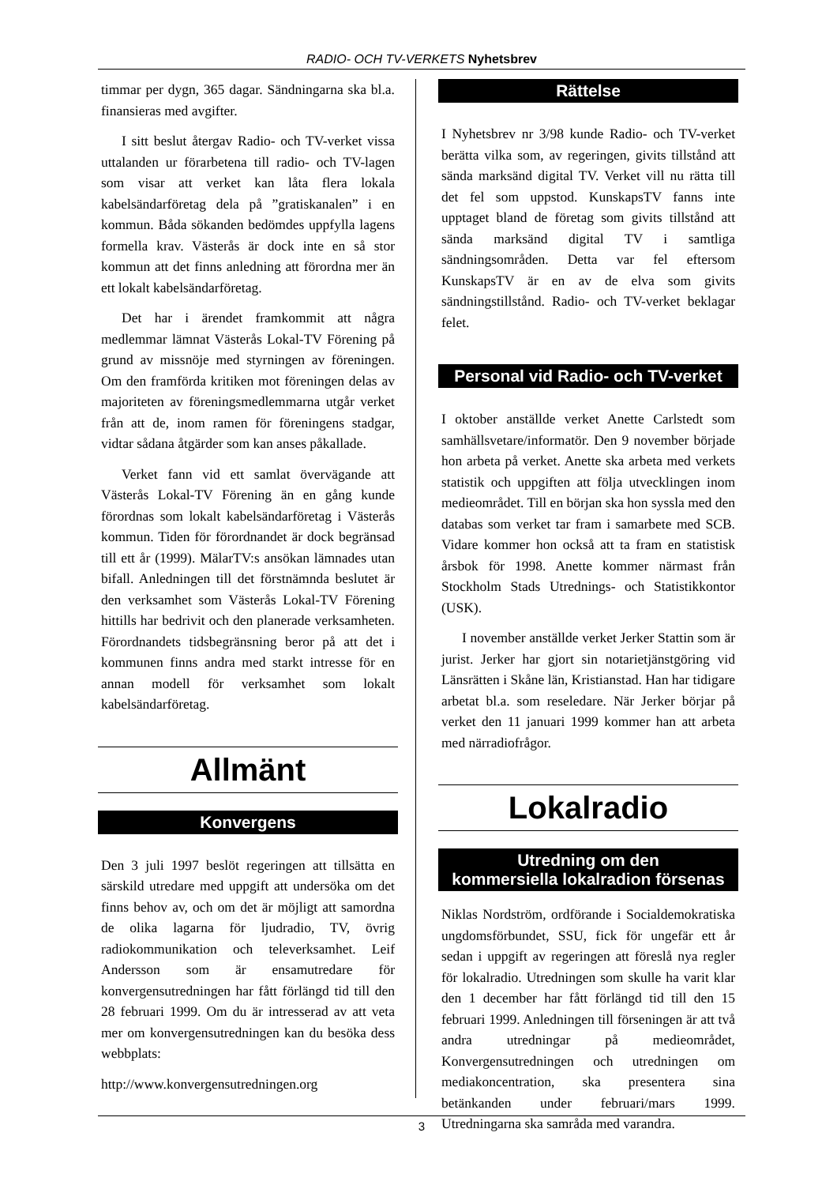RADIO- OCH TV-VERKETS Nyhetsbrev
timmar per dygn, 365 dagar. Sändningarna ska bl.a. finansieras med avgifter.
I sitt beslut återgav Radio- och TV-verket vissa uttalanden ur förarbetena till radio- och TV-lagen som visar att verket kan låta flera lokala kabelsändarföretag dela på ”gratiskanalen” i en kommun. Båda sökanden bedömdes uppfylla lagens formella krav. Västerås är dock inte en så stor kommun att det finns anledning att förordna mer än ett lokalt kabelsändarföretag.
Det har i ärendet framkommit att några medlemmar lämnat Västerås Lokal-TV Förening på grund av missnöje med styrningen av föreningen. Om den framförda kritiken mot föreningen delas av majoriteten av föreningsmedlemmarna utgår verket från att de, inom ramen för föreningens stadgar, vidtar sådana åtgärder som kan anses påkallade.
Verket fann vid ett samlat övervägande att Västerås Lokal-TV Förening än en gång kunde förordnas som lokalt kabelsändarföretag i Västerås kommun. Tiden för förordnandet är dock begränsad till ett år (1999). MälarTV:s ansökan lämnades utan bifall. Anledningen till det förstnämnda beslutet är den verksamhet som Västerås Lokal-TV Förening hittills har bedrivit och den planerade verksamheten. Förordnandets tidsbegränsning beror på att det i kommunen finns andra med starkt intresse för en annan modell för verksamhet som lokalt kabelsändarföretag.
Allmänt
Konvergens
Den 3 juli 1997 beslöt regeringen att tillsätta en särskild utredare med uppgift att undersöka om det finns behov av, och om det är möjligt att samordna de olika lagarna för ljudradio, TV, övrig radiokommunikation och televerksamhet. Leif Andersson som är ensamutredare för konvergensutredningen har fått förlängd tid till den 28 februari 1999. Om du är intresserad av att veta mer om konvergensutredningen kan du besöka dess webbplats:
http://www.konvergensutredningen.org
Rättelse
I Nyhetsbrev nr 3/98 kunde Radio- och TV-verket berätta vilka som, av regeringen, givits tillstånd att sända marksänd digital TV. Verket vill nu rätta till det fel som uppstod. KunskapsTV fanns inte upptaget bland de företag som givits tillstånd att sända marksänd digital TV i samtliga sändningsområden. Detta var fel eftersom KunskapsTV är en av de elva som givits sändningstillstånd. Radio- och TV-verket beklagar felet.
Personal vid Radio- och TV-verket
I oktober anställde verket Anette Carlstedt som samhällsvetare/informatör. Den 9 november började hon arbeta på verket. Anette ska arbeta med verkets statistik och uppgiften att följa utvecklingen inom medieområdet. Till en början ska hon syssla med den databas som verket tar fram i samarbete med SCB. Vidare kommer hon också att ta fram en statistisk årsbok för 1998. Anette kommer närmast från Stockholm Stads Utrednings- och Statistikkontor (USK).
I november anställde verket Jerker Stattin som är jurist. Jerker har gjort sin notarietjänstgöring vid Länsrätten i Skåne län, Kristianstad. Han har tidigare arbetat bl.a. som reseledare. När Jerker börjar på verket den 11 januari 1999 kommer han att arbeta med närradiofrågor.
Lokalradio
Utredning om den
kommersiella lokalradion försenas
Niklas Nordström, ordförande i Socialdemokratiska ungdomsförbundet, SSU, fick för ungefär ett år sedan i uppgift av regeringen att föreslå nya regler för lokalradio. Utredningen som skulle ha varit klar den 1 december har fått förlängd tid till den 15 februari 1999. Anledningen till förseningen är att två andra utredningar på medieområdet, Konvergensutredningen och utredningen om mediakoncentration, ska presentera sina betänkanden under februari/mars 1999. Utredningarna ska samråda med varandra.
3